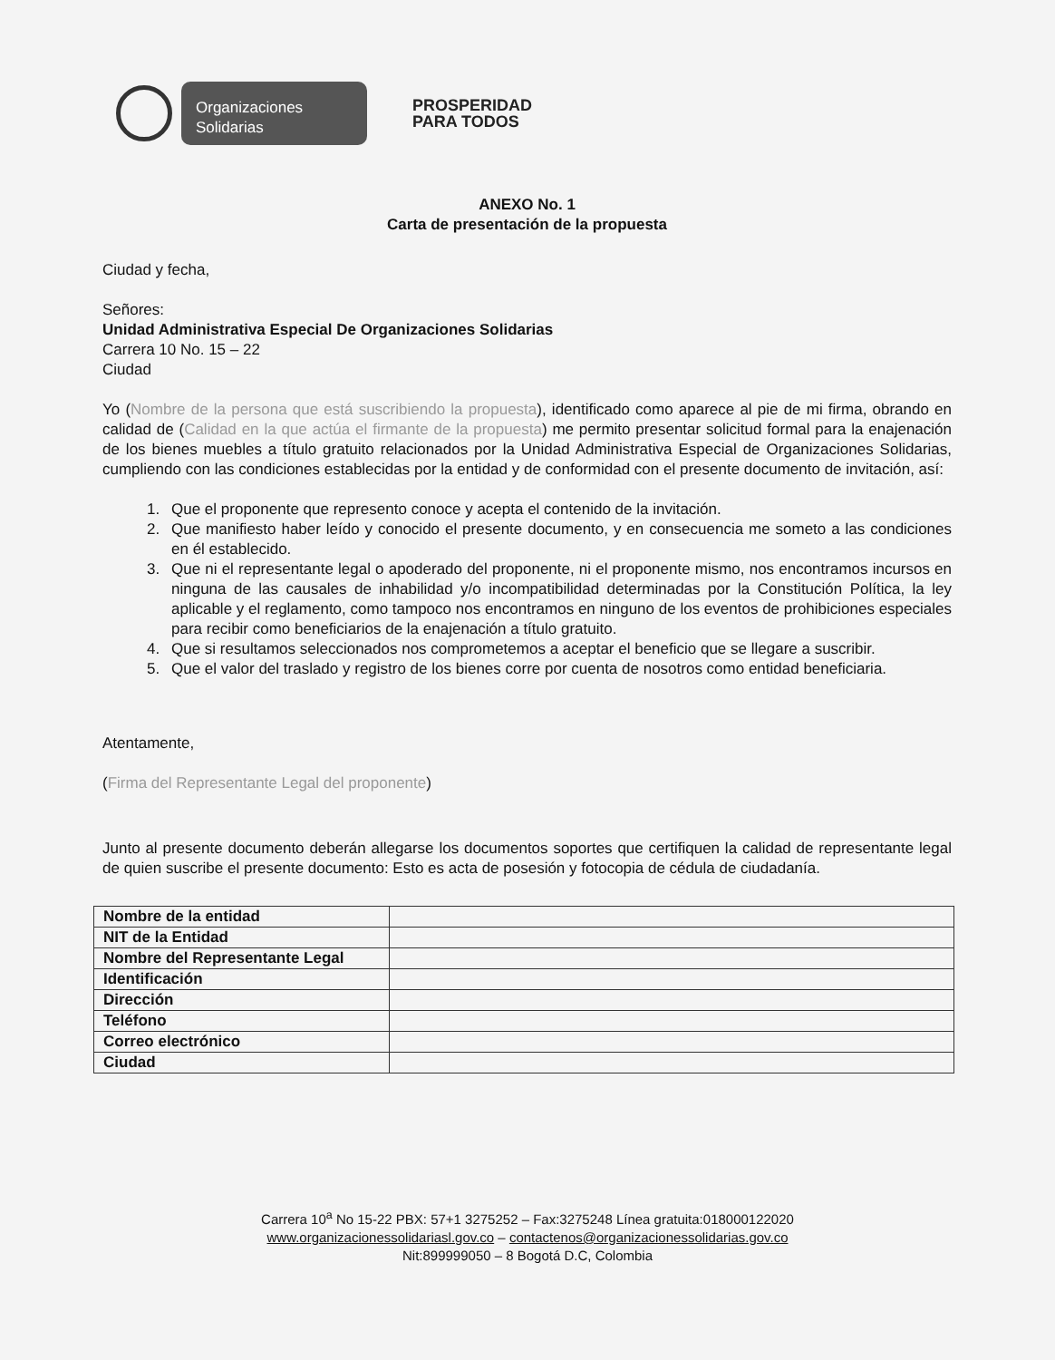Organizaciones
Solidarias
PROSPERIDAD
PARA TODOS
ANEXO No. 1
Carta de presentación de la propuesta
Ciudad y fecha,
Señores:
Unidad Administrativa Especial De Organizaciones Solidarias
Carrera 10 No. 15 – 22
Ciudad
Yo (Nombre de la persona que está suscribiendo la propuesta), identificado como aparece al pie de mi firma, obrando en calidad de (Calidad en la que actúa el firmante de la propuesta) me permito presentar solicitud formal para la enajenación de los bienes muebles a título gratuito relacionados por la Unidad Administrativa Especial de Organizaciones Solidarias, cumpliendo con las condiciones establecidas por la entidad y de conformidad con el presente documento de invitación, así:
1. Que el proponente que represento conoce y acepta el contenido de la invitación.
2. Que manifiesto haber leído y conocido el presente documento, y en consecuencia me someto a las condiciones en él establecido.
3. Que ni el representante legal o apoderado del proponente, ni el proponente mismo, nos encontramos incursos en ninguna de las causales de inhabilidad y/o incompatibilidad determinadas por la Constitución Política, la ley aplicable y el reglamento, como tampoco nos encontramos en ninguno de los eventos de prohibiciones especiales para recibir como beneficiarios de la enajenación a título gratuito.
4. Que si resultamos seleccionados nos comprometemos a aceptar el beneficio que se llegare a suscribir.
5. Que el valor del traslado y registro de los bienes corre por cuenta de nosotros como entidad beneficiaria.
Atentamente,
(Firma del Representante Legal del proponente)
Junto al presente documento deberán allegarse los documentos soportes que certifiquen la calidad de representante legal de quien suscribe el presente documento: Esto es acta de posesión y fotocopia de cédula de ciudadanía.
| Nombre de la entidad | |
| NIT de la Entidad | |
| Nombre del Representante Legal | |
| Identificación | |
| Dirección | |
| Teléfono | |
| Correo electrónico | |
| Ciudad | |
Carrera 10<sup>a</sup> No 15-22 PBX: 57+1 3275252 – Fax:3275248 Línea gratuita:018000122020
www.organizacionessolidariasl.gov.co – contactenos@organizacionessolidarias.gov.co
Nit:899999050 – 8 Bogotá D.C, Colombia